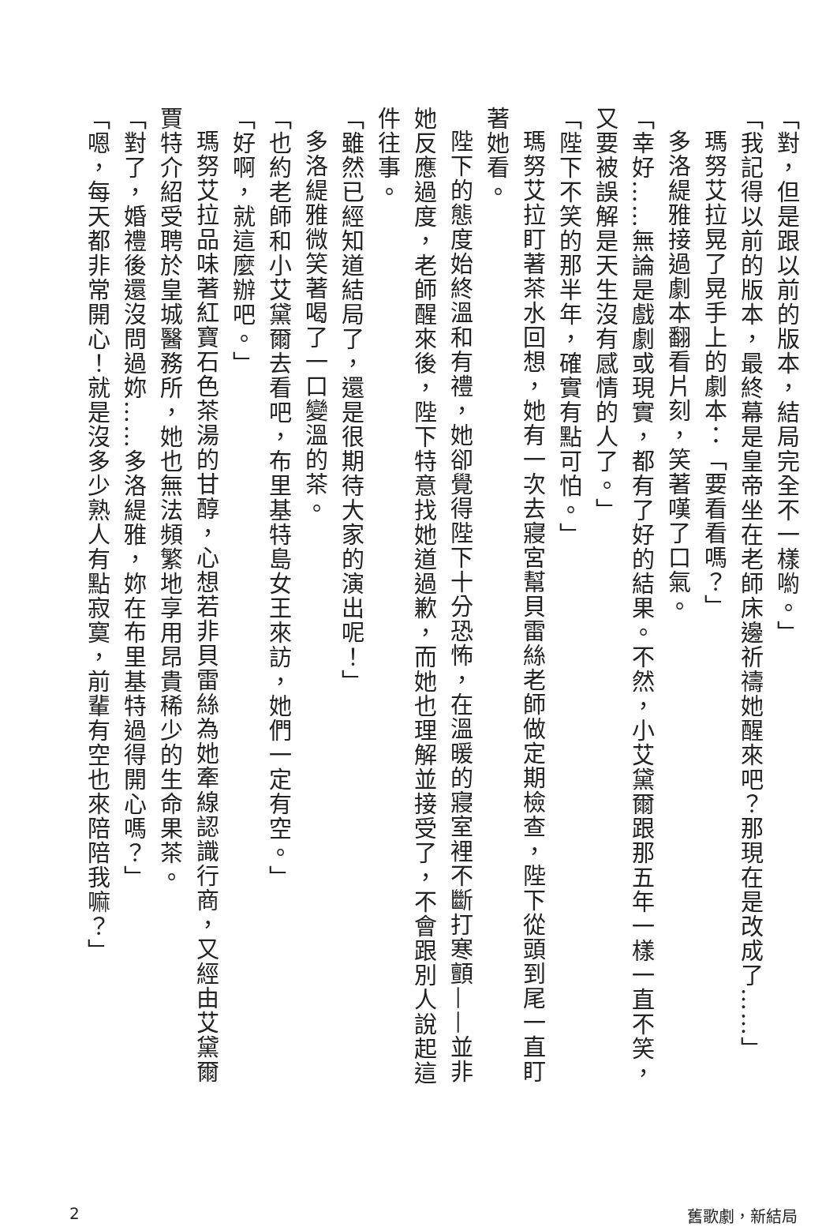「對，但是跟以前的版本，結局完全不一樣喲。」
「我記得以前的版本，最終幕是皇帝坐在老師床邊祈禱她醒來吧？那現在是改成了……」
瑪努艾拉晃了晃手上的劇本：「要看看嗎？」
多洛緹雅接過劇本翻看片刻，笑著嘆了口氣。
「幸好……無論是戲劇或現實，都有了好的結果。不然，小艾黛爾跟那五年一樣一直不笑，又要被誤解是天生沒有感情的人了。」
「陛下不笑的那半年，確實有點可怕。」
瑪努艾拉盯著茶水回想，她有一次去寢宮幫貝雷絲老師做定期檢查，陛下從頭到尾一直盯著她看。
陛下的態度始終溫和有禮，她卻覺得陛下十分恐怖，在溫暖的寢室裡不斷打寒顫——並非她反應過度，老師醒來後，陛下特意找她道過歉，而她也理解並接受了，不會跟別人說起這件往事。
「雖然已經知道結局了，還是很期待大家的演出呢！」
多洛緹雅微笑著喝了一口變溫的茶。
「也約老師和小艾黛爾去看吧，布里基特島女王來訪，她們一定有空。」
「好啊，就這麼辦吧。」
瑪努艾拉品味著紅寶石色茶湯的甘醇，心想若非貝雷絲為她牽線認識行商，又經由艾黛爾賈特介紹受聘於皇城醫務所，她也無法頻繁地享用昂貴稀少的生命果茶。
「對了，婚禮後還沒問過妳……多洛緹雅，妳在布里基特過得開心嗎？」
「嗯，每天都非常開心！就是沒多少熟人有點寂寞，前輩有空也來陪陪我嘛？」
2 舊歌劇，新結局